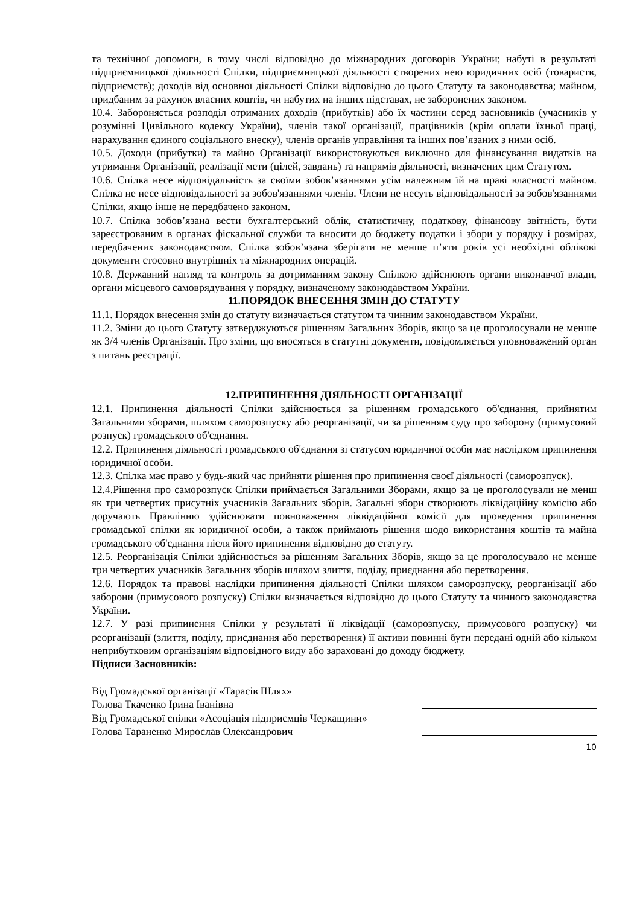та технічної допомоги, в тому числі відповідно до міжнародних договорів України; набуті в результаті підприємницької діяльності Спілки, підприємницької діяльності створених нею юридичних осіб (товариств, підприємств); доходів від основної діяльності Спілки відповідно до цього Статуту та законодавства; майном, придбаним за рахунок власних коштів, чи набутих на інших підставах, не заборонених законом.
10.4. Забороняється розподіл отриманих доходів (прибутків) або їх частини серед засновників (учасників у розумінні Цивільного кодексу України), членів такої організації, працівників (крім оплати їхньої праці, нарахування єдиного соціального внеску), членів органів управління та інших пов’язаних з ними осіб.
10.5. Доходи (прибутки) та майно Організації використовуються виключно для фінансування видатків на утримання Організації, реалізації мети (цілей, завдань) та напрямів діяльності, визначених цим Статутом.
10.6. Спілка несе відповідальність за своїми зобов’язаннями усім належним їй на праві власності майном. Спілка не несе відповідальності за зобов'язаннями членів. Члени не несуть відповідальності за зобов'язаннями Спілки, якщо інше не передбачено законом.
10.7. Спілка зобов’язана вести бухгалтерський облік, статистичну, податкову, фінансову звітність, бути зареєстрованим в органах фіскальної служби та вносити до бюджету податки і збори у порядку і розмірах, передбачених законодавством. Спілка зобов’язана зберігати не менше п’яти років усі необхідні облікові документи стосовно внутрішніх та міжнародних операцій.
10.8. Державний нагляд та контроль за дотриманням закону Спілкою здійснюють органи виконавчої влади, органи місцевого самоврядування у порядку, визначеному законодавством України.
11.ПОРЯДОК ВНЕСЕННЯ ЗМІН ДО СТАТУТУ
11.1. Порядок внесення змін до статуту визначається статутом та чинним законодавством України.
11.2. Зміни до цього Статуту затверджуються рішенням Загальних Зборів, якщо за це проголосували не менше як 3/4 членів Організації. Про зміни, що вносяться в статутні документи, повідомляється уповноважений орган з питань реєстрації.
12.ПРИПИНЕННЯ ДІЯЛЬНОСТІ ОРГАНІЗАЦІЇ
12.1. Припинення діяльності Спілки здійснюється за рішенням громадського об'єднання, прийнятим Загальними зборами, шляхом саморозпуску або реорганізації, чи за рішенням суду про заборону (примусовий розпуск) громадського об'єднання.
12.2. Припинення діяльності громадського об'єднання зі статусом юридичної особи має наслідком припинення юридичної особи.
12.3. Спілка має право у будь-який час прийняти рішення про припинення своєї діяльності (саморозпуск).
12.4.Рішення про саморозпуск Спілки приймається Загальними Зборами, якщо за це проголосували не менш як три четвертих присутніх учасників Загальних зборів. Загальні збори створюють ліквідаційну комісію або доручають Правлінню здійснювати повноваження ліквідаційної комісії для проведення припинення громадської спілки як юридичної особи, а також приймають рішення щодо використання коштів та майна громадського об'єднання після його припинення відповідно до статуту.
12.5. Реорганізація Спілки здійснюється за рішенням Загальних Зборів, якщо за це проголосувало не менше три четвертих учасників Загальних зборів шляхом злиття, поділу, приєднання або перетворення.
12.6. Порядок та правові наслідки припинення діяльності Спілки шляхом саморозпуску, реорганізації або заборони (примусового розпуску) Спілки визначається відповідно до цього Статуту та чинного законодавства України.
12.7. У разі припинення Спілки у результаті її ліквідації (саморозпуску, примусового розпуску) чи реорганізації (злиття, поділу, приєднання або перетворення) її активи повинні бути передані одній або кільком неприбутковим організаціям відповідного виду або зараховані до доходу бюджету.
Підписи Засновників:
Від Громадської організації «Тарасів Шлях»
Голова Ткаченко Ірина Іванівна
Від Громадської спілки «Асоціація підприємців Черкащини»
Голова Тараненко Мирослав Олександрович
10